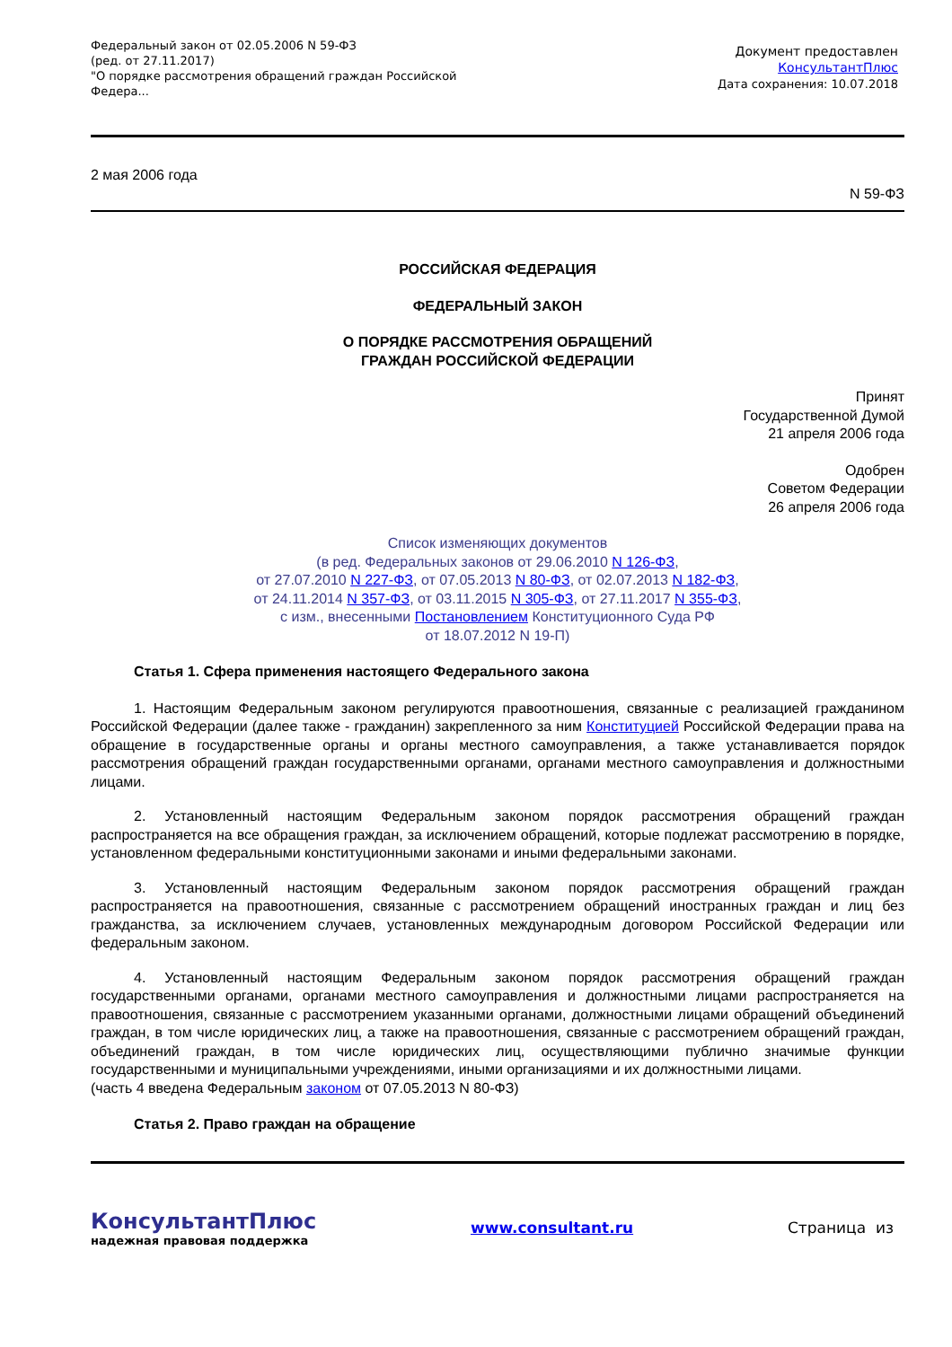Федеральный закон от 02.05.2006 N 59-ФЗ
(ред. от 27.11.2017)
"О порядке рассмотрения обращений граждан Российской
Федера...
Документ предоставлен
КонсультантПлюс
Дата сохранения: 10.07.2018
2 мая 2006 года
N 59-ФЗ
РОССИЙСКАЯ ФЕДЕРАЦИЯ
ФЕДЕРАЛЬНЫЙ ЗАКОН
О ПОРЯДКЕ РАССМОТРЕНИЯ ОБРАЩЕНИЙ
ГРАЖДАН РОССИЙСКОЙ ФЕДЕРАЦИИ
Принят
Государственной Думой
21 апреля 2006 года
Одобрен
Советом Федерации
26 апреля 2006 года
Список изменяющих документов
(в ред. Федеральных законов от 29.06.2010 N 126-ФЗ,
от 27.07.2010 N 227-ФЗ, от 07.05.2013 N 80-ФЗ, от 02.07.2013 N 182-ФЗ,
от 24.11.2014 N 357-ФЗ, от 03.11.2015 N 305-ФЗ, от 27.11.2017 N 355-ФЗ,
с изм., внесенными Постановлением Конституционного Суда РФ
от 18.07.2012 N 19-П)
Статья 1. Сфера применения настоящего Федерального закона
1. Настоящим Федеральным законом регулируются правоотношения, связанные с реализацией гражданином Российской Федерации (далее также - гражданин) закрепленного за ним Конституцией Российской Федерации права на обращение в государственные органы и органы местного самоуправления, а также устанавливается порядок рассмотрения обращений граждан государственными органами, органами местного самоуправления и должностными лицами.
2. Установленный настоящим Федеральным законом порядок рассмотрения обращений граждан распространяется на все обращения граждан, за исключением обращений, которые подлежат рассмотрению в порядке, установленном федеральными конституционными законами и иными федеральными законами.
3. Установленный настоящим Федеральным законом порядок рассмотрения обращений граждан распространяется на правоотношения, связанные с рассмотрением обращений иностранных граждан и лиц без гражданства, за исключением случаев, установленных международным договором Российской Федерации или федеральным законом.
4. Установленный настоящим Федеральным законом порядок рассмотрения обращений граждан государственными органами, органами местного самоуправления и должностными лицами распространяется на правоотношения, связанные с рассмотрением указанными органами, должностными лицами обращений объединений граждан, в том числе юридических лиц, а также на правоотношения, связанные с рассмотрением обращений граждан, объединений граждан, в том числе юридических лиц, осуществляющими публично значимые функции государственными и муниципальными учреждениями, иными организациями и их должностными лицами.
(часть 4 введена Федеральным законом от 07.05.2013 N 80-ФЗ)
Статья 2. Право граждан на обращение
КонсультантПлюс
надежная правовая поддержка
www.consultant.ru Страница из